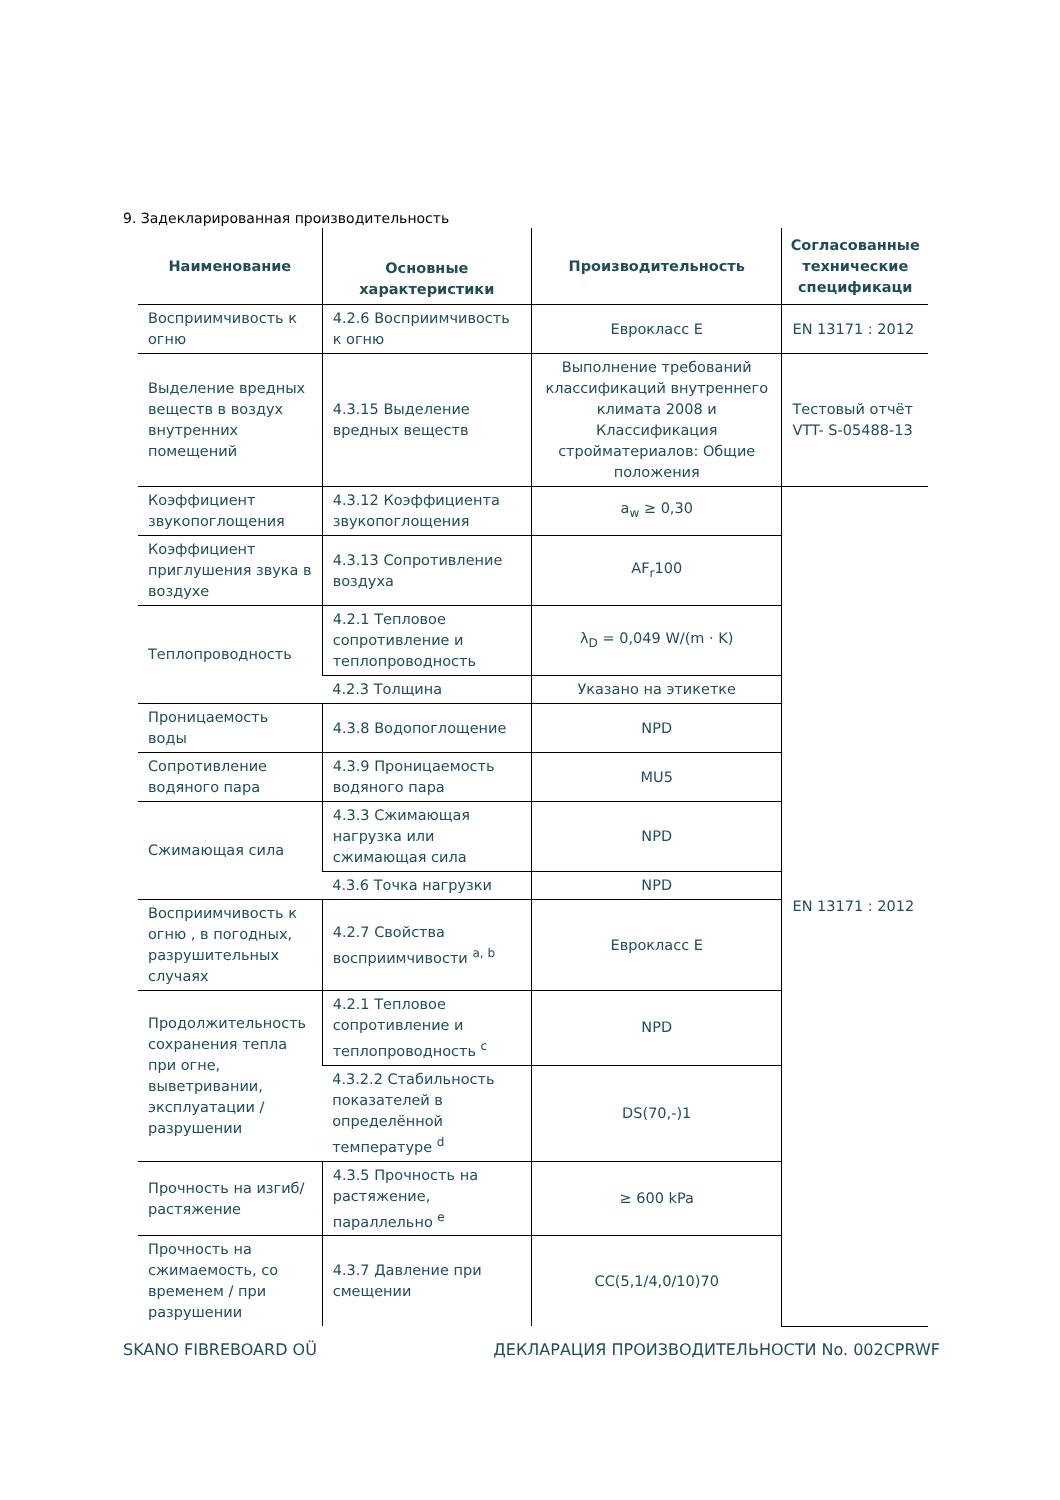9. Задекларированная производительность
| Наименование | Основные характеристики | Производительность | Согласованные технические спецификаци |
| --- | --- | --- | --- |
| Восприимчивость к огню | 4.2.6 Восприимчивость к огню | Еврокласс E | EN 13171 : 2012 |
| Выделение вредных веществ в воздух внутренних помещений | 4.3.15 Выделение вредных веществ | Выполнение требований классификаций внутреннего климата 2008 и Классификация стройматериалов: Общие положения | Тестовый отчёт VTT- S-05488-13 |
| Коэффициент звукопоглощения | 4.3.12 Коэффициента звукопоглощения | a<sub>w</sub> ≥ 0,30 | EN 13171 : 2012 |
| Коэффициент приглушения звука в воздухе | 4.3.13 Сопротивление воздуха | AF<sub>r</sub>100 | |
| Теплопроводность | 4.2.1 Тепловое сопротивление и теплопроводность | λ<sub>D</sub> = 0,049 W/(m · K) | |
| | 4.2.3 Толщина | Указано на этикетке | |
| Проницаемость воды | 4.3.8 Водопоглощение | NPD | |
| Сопротивление водяного пара | 4.3.9 Проницаемость водяного пара | MU5 | |
| Сжимающая сила | 4.3.3 Сжимающая нагрузка или сжимающая сила | NPD | |
| | 4.3.6 Точка нагрузки | NPD | |
| Восприимчивость к огню , в погодных, разрушительных случаях | 4.2.7 Свойства восприимчивости <sup>a, b</sup> | Еврокласс E | |
| Продолжительность сохранения тепла при огне, выветривании, эксплуатации / разрушении | 4.2.1 Тепловое сопротивление и теплопроводность <sup>c</sup> | NPD | |
| | 4.3.2.2 Стабильность показателей в определённой температуре <sup>d</sup> | DS(70,-)1 | |
| Прочность на изгиб/растяжение | 4.3.5 Прочность на растяжение, параллельно <sup>e</sup> | ≥ 600 kPa | |
| Прочность на сжимаемость, со временем / при разрушении | 4.3.7 Давление при смещении | CC(5,1/4,0/10)70 | |
SKANO FIBREBOARD OÜ ДЕКЛАРАЦИЯ ПРОИЗВОДИТЕЛЬНОСТИ No. 002CPRWF